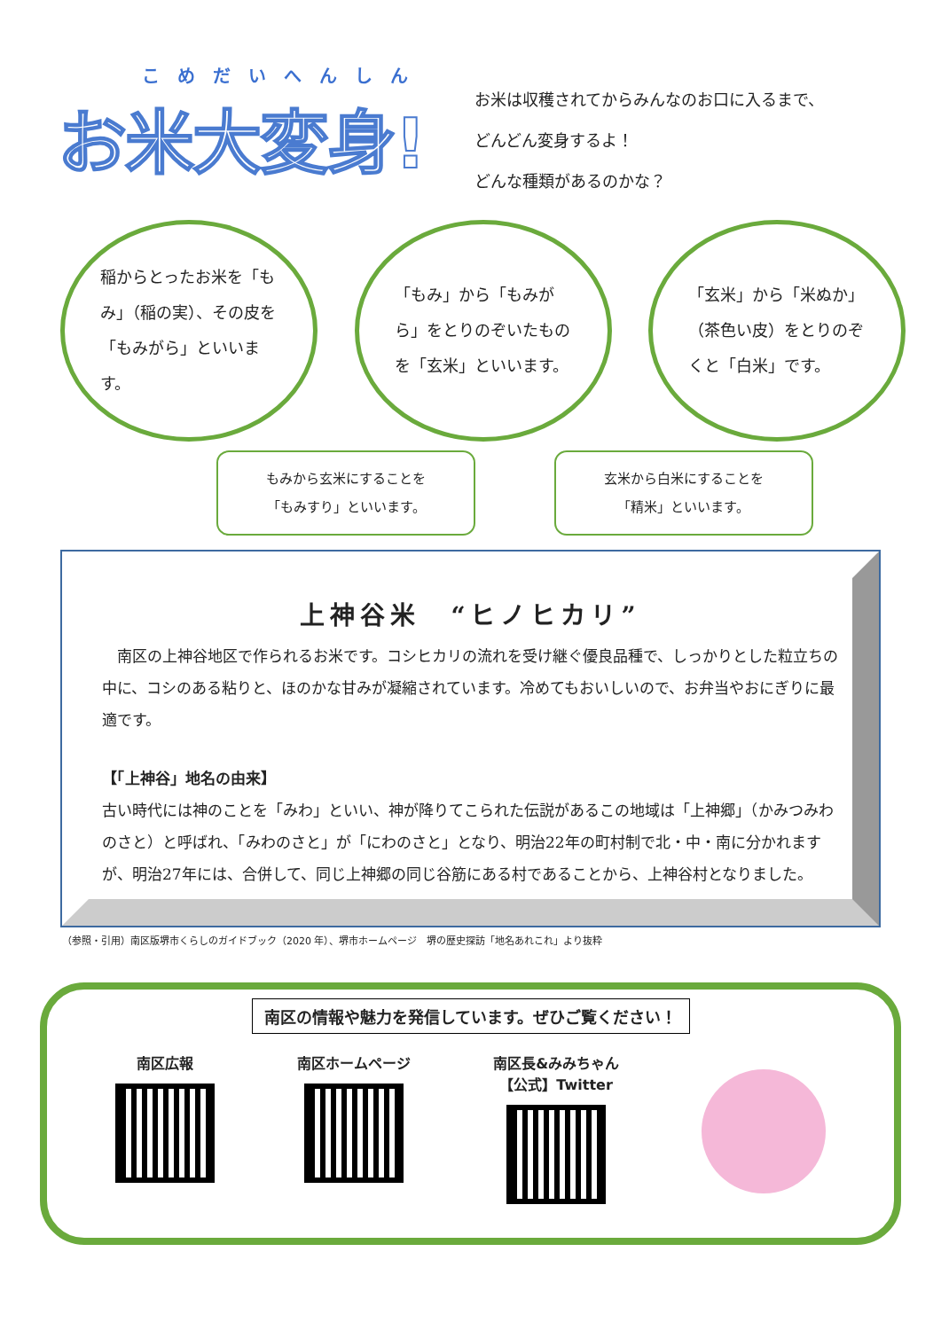こめだいへんしん
お米大変身!
お米は収穫されてからみんなのお口に入るまで、
どんどん変身するよ！
どんな種類があるのかな？
稲からとったお米を「もみ」（稲の実）、その皮を「もみがら」といいます。
「もみ」から「もみがら」をとりのぞいたものを「玄米」といいます。
「玄米」から「米ぬか」（茶色い皮）をとりのぞくと「白米」です。
もみから玄米にすることを
「もみすり」といいます。
玄米から白米にすることを
「精米」といいます。
上神谷米　“ヒノヒカリ”
　南区の上神谷地区で作られるお米です。コシヒカリの流れを受け継ぐ優良品種で、しっかりとした粒立ちの中に、コシのある粘りと、ほのかな甘みが凝縮されています。冷めてもおいしいので、お弁当やおにぎりに最適です。
【「上神谷」地名の由来】
古い時代には神のことを「みわ」といい、神が降りてこられた伝説があるこの地域は「上神郷」（かみつみわのさと）と呼ばれ、「みわのさと」が「にわのさと」となり、明治22年の町村制で北・中・南に分かれますが、明治27年には、合併して、同じ上神郷の同じ谷筋にある村であることから、上神谷村となりました。
（参照・引用）南区版堺市くらしのガイドブック（2020 年）、堺市ホームページ　堺の歴史探訪「地名あれこれ」より抜粋
南区の情報や魅力を発信しています。ぜひご覧ください！
南区広報 南区ホームページ 南区長&みみちゃん
【公式】Twitter